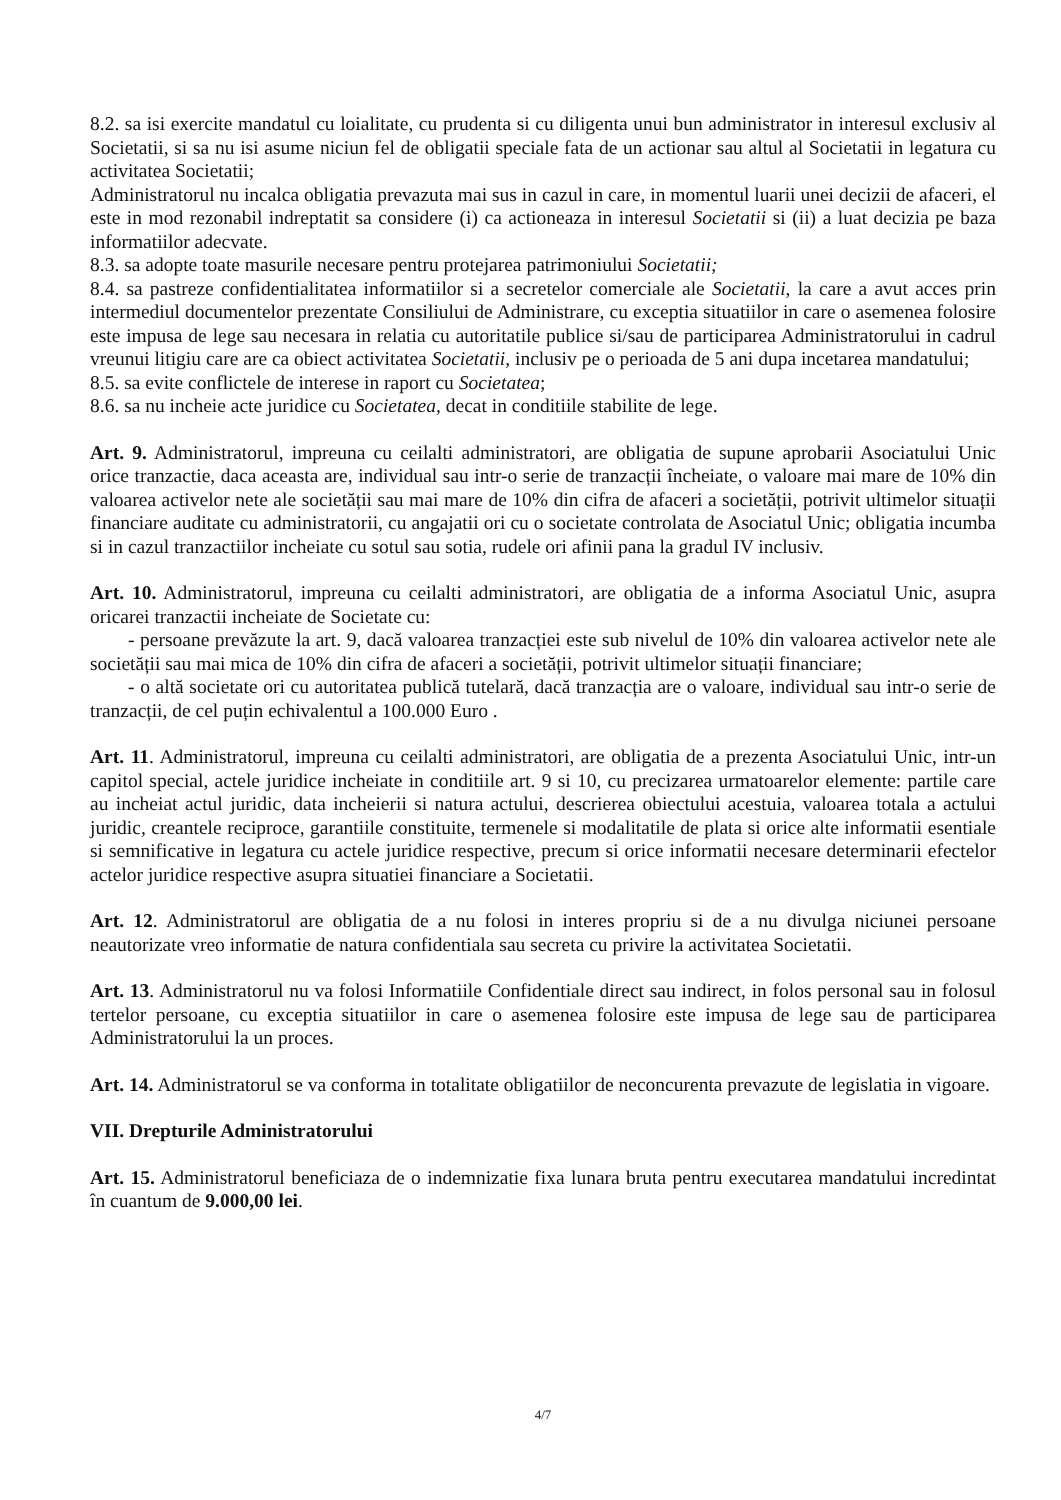8.2. sa isi exercite mandatul cu loialitate, cu prudenta si cu diligenta unui bun administrator in interesul exclusiv al Societatii, si sa nu isi asume niciun fel de obligatii speciale fata de un actionar sau altul al Societatii in legatura cu activitatea Societatii;
Administratorul nu incalca obligatia prevazuta mai sus in cazul in care, in momentul luarii unei decizii de afaceri, el este in mod rezonabil indreptatit sa considere (i) ca actioneaza in interesul Societatii si (ii) a luat decizia pe baza informatiilor adecvate.
8.3. sa adopte toate masurile necesare pentru protejarea patrimoniului Societatii;
8.4. sa pastreze confidentialitatea informatiilor si a secretelor comerciale ale Societatii, la care a avut acces prin intermediul documentelor prezentate Consiliului de Administrare, cu exceptia situatiilor in care o asemenea folosire este impusa de lege sau necesara in relatia cu autoritatile publice si/sau de participarea Administratorului in cadrul vreunui litigiu care are ca obiect activitatea Societatii, inclusiv pe o perioada de 5 ani dupa incetarea mandatului;
8.5. sa evite conflictele de interese in raport cu Societatea;
8.6. sa nu incheie acte juridice cu Societatea, decat in conditiile stabilite de lege.
Art. 9. Administratorul, impreuna cu ceilalti administratori, are obligatia de supune aprobarii Asociatului Unic orice tranzactie, daca aceasta are, individual sau intr-o serie de tranzacții încheiate, o valoare mai mare de 10% din valoarea activelor nete ale societății sau mai mare de 10% din cifra de afaceri a societății, potrivit ultimelor situații financiare auditate cu administratorii, cu angajatii ori cu o societate controlata de Asociatul Unic; obligatia incumba si in cazul tranzactiilor incheiate cu sotul sau sotia, rudele ori afinii pana la gradul IV inclusiv.
Art. 10. Administratorul, impreuna cu ceilalti administratori, are obligatia de a informa Asociatul Unic, asupra oricarei tranzactii incheiate de Societate cu:
- persoane prevăzute la art. 9, dacă valoarea tranzacției este sub nivelul de 10% din valoarea activelor nete ale societății sau mai mica de 10% din cifra de afaceri a societății, potrivit ultimelor situații financiare;
- o altă societate ori cu autoritatea publică tutelară, dacă tranzacția are o valoare, individual sau intr-o serie de tranzacții, de cel puțin echivalentul a 100.000 Euro .
Art. 11. Administratorul, impreuna cu ceilalti administratori, are obligatia de a prezenta Asociatului Unic, intr-un capitol special, actele juridice incheiate in conditiile art. 9 si 10, cu precizarea urmatoarelor elemente: partile care au incheiat actul juridic, data incheierii si natura actului, descrierea obiectului acestuia, valoarea totala a actului juridic, creantele reciproce, garantiile constituite, termenele si modalitatile de plata si orice alte informatii esentiale si semnificative in legatura cu actele juridice respective, precum si orice informatii necesare determinarii efectelor actelor juridice respective asupra situatiei financiare a Societatii.
Art. 12. Administratorul are obligatia de a nu folosi in interes propriu si de a nu divulga niciunei persoane neautorizate vreo informatie de natura confidentiala sau secreta cu privire la activitatea Societatii.
Art. 13. Administratorul nu va folosi Informatiile Confidentiale direct sau indirect, in folos personal sau in folosul tertelor persoane, cu exceptia situatiilor in care o asemenea folosire este impusa de lege sau de participarea Administratorului la un proces.
Art. 14. Administratorul se va conforma in totalitate obligatiilor de neconcurenta prevazute de legislatia in vigoare.
VII. Drepturile Administratorului
Art. 15. Administratorul beneficiaza de o indemnizatie fixa lunara bruta pentru executarea mandatului incredintat în cuantum de 9.000,00 lei.
4/7